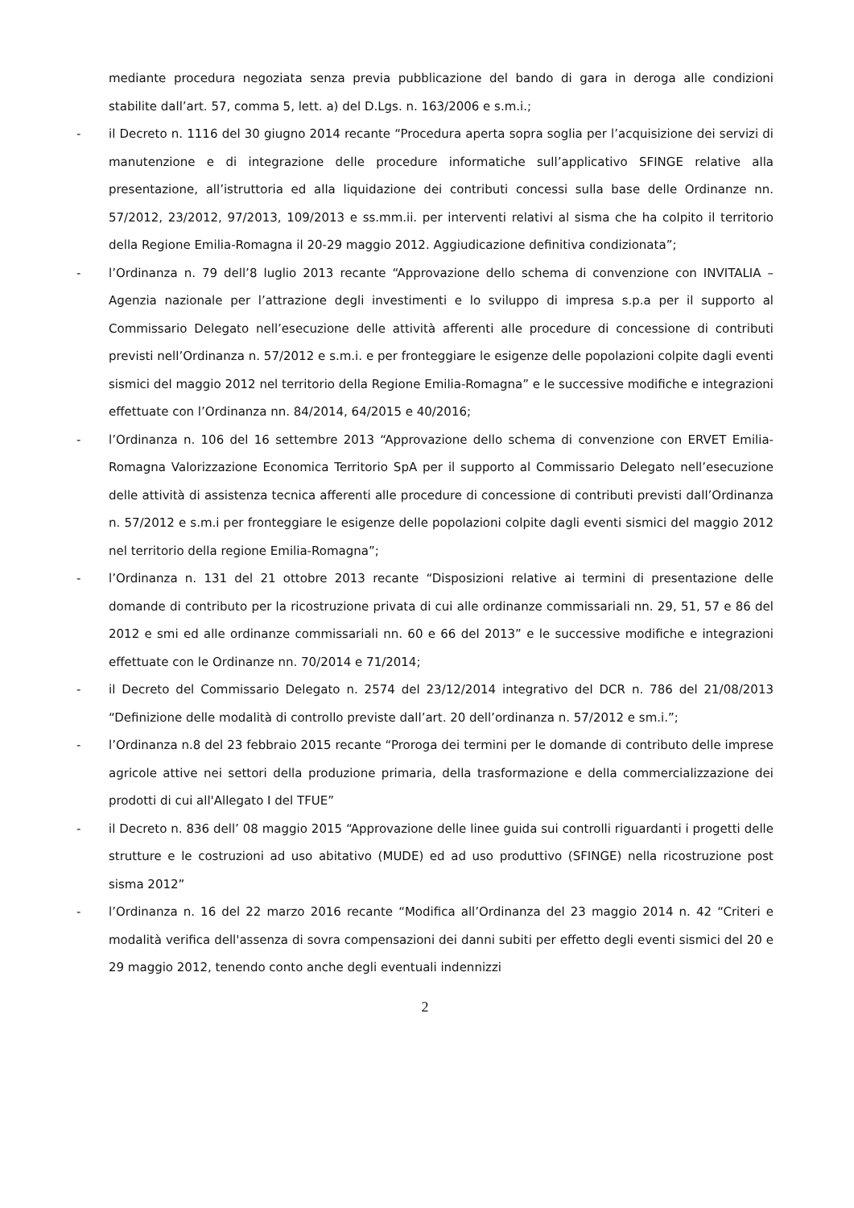mediante procedura negoziata senza previa pubblicazione del bando di gara in deroga alle condizioni stabilite dall’art. 57, comma 5, lett. a) del D.Lgs. n. 163/2006 e s.m.i.;
- il Decreto n. 1116 del 30 giugno 2014 recante “Procedura aperta sopra soglia per l’acquisizione dei servizi di manutenzione e di integrazione delle procedure informatiche sull’applicativo SFINGE relative alla presentazione, all’istruttoria ed alla liquidazione dei contributi concessi sulla base delle Ordinanze nn. 57/2012, 23/2012, 97/2013, 109/2013 e ss.mm.ii. per interventi relativi al sisma che ha colpito il territorio della Regione Emilia-Romagna il 20-29 maggio 2012. Aggiudicazione definitiva condizionata”;
- l’Ordinanza n. 79 dell’8 luglio 2013 recante “Approvazione dello schema di convenzione con INVITALIA – Agenzia nazionale per l’attrazione degli investimenti e lo sviluppo di impresa s.p.a per il supporto al Commissario Delegato nell’esecuzione delle attività afferenti alle procedure di concessione di contributi previsti nell’Ordinanza n. 57/2012 e s.m.i. e per fronteggiare le esigenze delle popolazioni colpite dagli eventi sismici del maggio 2012 nel territorio della Regione Emilia-Romagna” e le successive modifiche e integrazioni effettuate con l’Ordinanza nn. 84/2014, 64/2015 e 40/2016;
- l’Ordinanza n. 106 del 16 settembre 2013 “Approvazione dello schema di convenzione con ERVET Emilia-Romagna Valorizzazione Economica Territorio SpA per il supporto al Commissario Delegato nell’esecuzione delle attività di assistenza tecnica afferenti alle procedure di concessione di contributi previsti dall’Ordinanza n. 57/2012 e s.m.i per fronteggiare le esigenze delle popolazioni colpite dagli eventi sismici del maggio 2012 nel territorio della regione Emilia-Romagna”;
- l’Ordinanza n. 131 del 21 ottobre 2013 recante “Disposizioni relative ai termini di presentazione delle domande di contributo per la ricostruzione privata di cui alle ordinanze commissariali nn. 29, 51, 57 e 86 del 2012 e smi ed alle ordinanze commissariali nn. 60 e 66 del 2013” e le successive modifiche e integrazioni effettuate con le Ordinanze nn. 70/2014 e 71/2014;
- il Decreto del Commissario Delegato n. 2574 del 23/12/2014 integrativo del DCR n. 786 del 21/08/2013 “Definizione delle modalità di controllo previste dall’art. 20 dell’ordinanza n. 57/2012 e sm.i.”;
- l’Ordinanza n.8 del 23 febbraio 2015 recante “Proroga dei termini per le domande di contributo delle imprese agricole attive nei settori della produzione primaria, della trasformazione e della commercializzazione dei prodotti di cui all'Allegato I del TFUE”
- il Decreto n. 836 dell’ 08 maggio 2015 “Approvazione delle linee guida sui controlli riguardanti i progetti delle strutture e le costruzioni ad uso abitativo (MUDE) ed ad uso produttivo (SFINGE) nella ricostruzione post sisma 2012”
- l’Ordinanza n. 16 del 22 marzo 2016 recante “Modifica all’Ordinanza del 23 maggio 2014 n. 42 “Criteri e modalità verifica dell'assenza di sovra compensazioni dei danni subiti per effetto degli eventi sismici del 20 e 29 maggio 2012, tenendo conto anche degli eventuali indennizzi
2